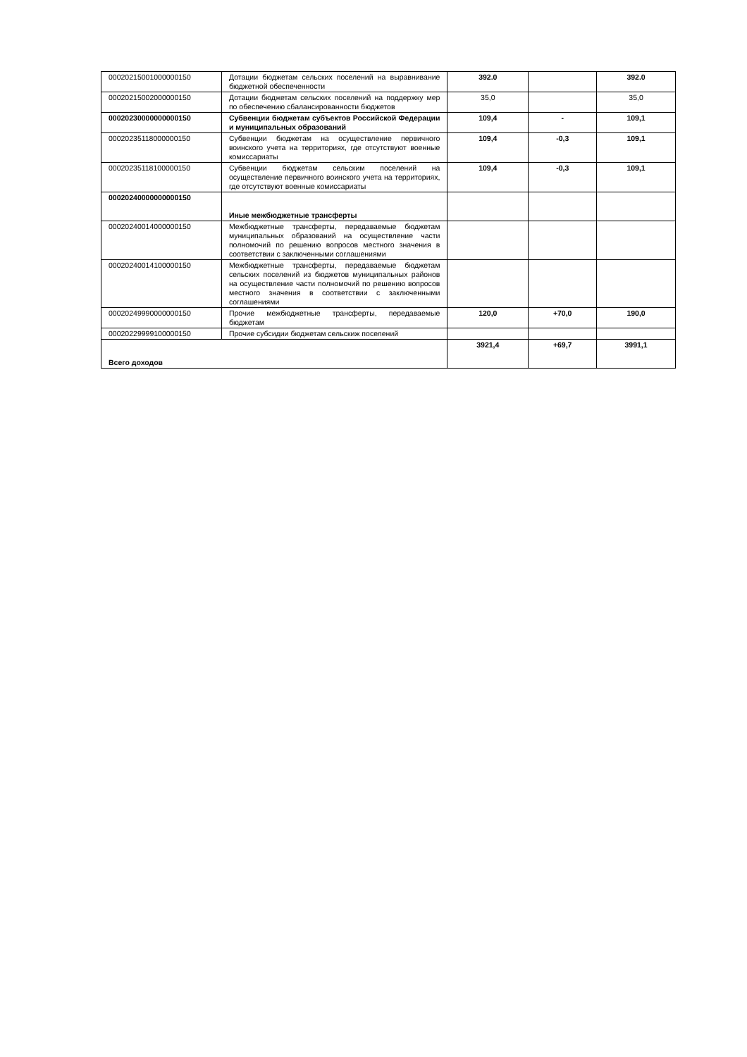| 00020215001000000150 | Дотации бюджетам сельских поселений на выравнивание бюджетной обеспеченности | 392.0 | | 392.0 |
| 00020215002000000150 | Дотации бюджетам сельских поселений на поддержку мер по обеспечению сбалансированности бюджетов | 35,0 | | 35,0 |
| 00020230000000000150 | Субвенции бюджетам субъектов Российской Федерации и муниципальных образований | 109,4 | - | 109,1 |
| 00020235118000000150 | Субвенции бюджетам на осуществление первичного воинского учета на территориях, где отсутствуют военные комиссариаты | 109,4 | -0,3 | 109,1 |
| 00020235118100000150 | Субвенции бюджетам сельским поселений на осуществление первичного воинского учета на территориях, где отсутствуют военные комиссариаты | 109,4 | -0,3 | 109,1 |
| 00020240000000000150 | Иные межбюджетные трансферты | | | |
| 00020240014000000150 | Межбюджетные трансферты, передаваемые бюджетам муниципальных образований на осуществление части полномочий по решению вопросов местного значения в соответствии с заключенными соглашениями | | | |
| 00020240014100000150 | Межбюджетные трансферты, передаваемые бюджетам сельских поселений из бюджетов муниципальных районов на осуществление части полномочий по решению вопросов местного значения в соответствии с заключенными соглашениями | | | |
| 00020249990000000150 | Прочие межбюджетные трансферты, передаваемые бюджетам | 120,0 | +70,0 | 190,0 |
| 00020229999100000150 | Прочие субсидии бюджетам сельскиж поселений | | | |
| Всего доходов | | 3921,4 | +69,7 | 3991,1 |